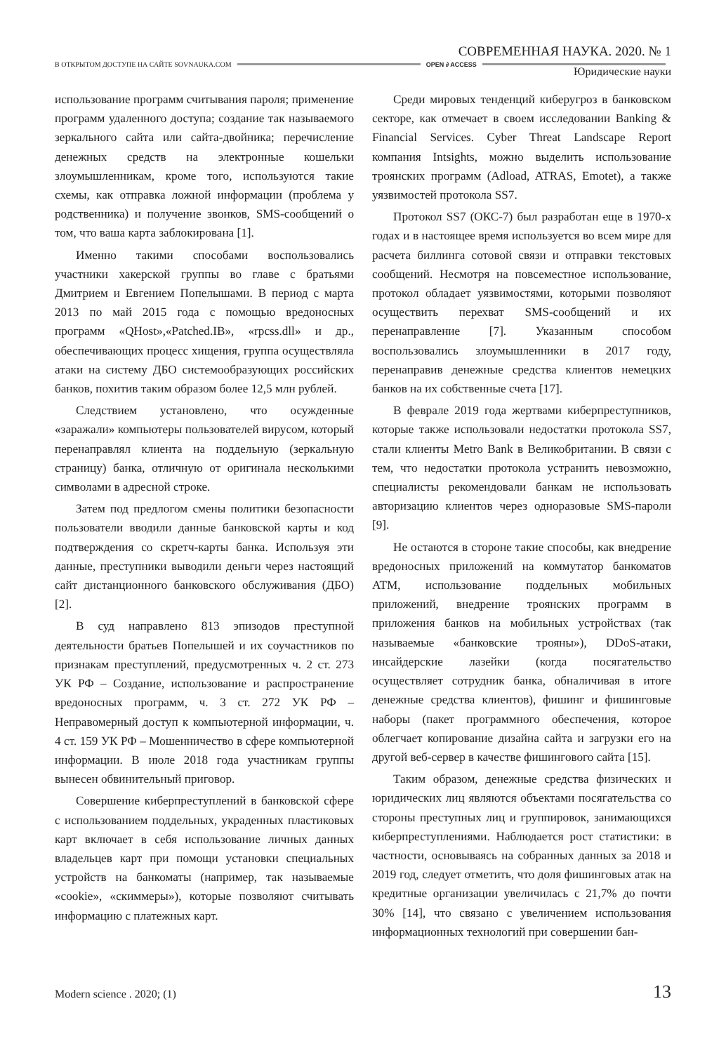СОВРЕМЕННАЯ НАУКА. 2020. № 1
В ОТКРЫТОМ ДОСТУПЕ НА САЙТЕ SOVNAUKA.COM OPEN ∂ ACCESS
Юридические науки
использование программ считывания пароля; применение программ удаленного доступа; создание так называемого зеркального сайта или сайта-двойника; перечисление денежных средств на электронные кошельки злоумышленникам, кроме того, используются такие схемы, как отправка ложной информации (проблема у родственника) и получение звонков, SMS-сообщений о том, что ваша карта заблокирована [1].
Именно такими способами воспользовались участники хакерской группы во главе с братьями Дмитрием и Евгением Попелышами. В период с марта 2013 по май 2015 года с помощью вредоносных программ «QHost»,«Patched.IB», «rpcss.dll» и др., обеспечивающих процесс хищения, группа осуществляла атаки на систему ДБО системообразующих российских банков, похитив таким образом более 12,5 млн рублей.
Следствием установлено, что осужденные «заражали» компьютеры пользователей вирусом, который перенаправлял клиента на поддельную (зеркальную страницу) банка, отличную от оригинала несколькими символами в адресной строке.
Затем под предлогом смены политики безопасности пользователи вводили данные банковской карты и код подтверждения со скретч-карты банка. Используя эти данные, преступники выводили деньги через настоящий сайт дистанционного банковского обслуживания (ДБО) [2].
В суд направлено 813 эпизодов преступной деятельности братьев Попелышей и их соучастников по признакам преступлений, предусмотренных ч. 2 ст. 273 УК РФ – Создание, использование и распространение вредоносных программ, ч. 3 ст. 272 УК РФ – Неправомерный доступ к компьютерной информации, ч. 4 ст. 159 УК РФ – Мошенничество в сфере компьютерной информации. В июле 2018 года участникам группы вынесен обвинительный приговор.
Совершение киберпреступлений в банковской сфере с использованием поддельных, украденных пластиковых карт включает в себя использование личных данных владельцев карт при помощи установки специальных устройств на банкоматы (например, так называемые «cookie», «скиммеры»), которые позволяют считывать информацию с платежных карт.
Среди мировых тенденций киберугроз в банковском секторе, как отмечает в своем исследовании Banking & Financial Services. Cyber Threat Landscape Report компания Intsights, можно выделить использование троянских программ (Adload, ATRAS, Emotet), а также уязвимостей протокола SS7.
Протокол SS7 (ОКС-7) был разработан еще в 1970-х годах и в настоящее время используется во всем мире для расчета биллинга сотовой связи и отправки текстовых сообщений. Несмотря на повсеместное использование, протокол обладает уязвимостями, которыми позволяют осуществить перехват SMS-сообщений и их перенаправление [7]. Указанным способом воспользовались злоумышленники в 2017 году, перенаправив денежные средства клиентов немецких банков на их собственные счета [17].
В феврале 2019 года жертвами киберпреступников, которые также использовали недостатки протокола SS7, стали клиенты Metro Bank в Великобритании. В связи с тем, что недостатки протокола устранить невозможно, специалисты рекомендовали банкам не использовать авторизацию клиентов через одноразовые SMS-пароли [9].
Не остаются в стороне такие способы, как внедрение вредоносных приложений на коммутатор банкоматов ATM, использование поддельных мобильных приложений, внедрение троянских программ в приложения банков на мобильных устройствах (так называемые «банковские трояны»), DDoS-атаки, инсайдерские лазейки (когда посягательство осуществляет сотрудник банка, обналичивая в итоге денежные средства клиентов), фишинг и фишинговые наборы (пакет программного обеспечения, которое облегчает копирование дизайна сайта и загрузки его на другой веб-сервер в качестве фишингового сайта [15].
Таким образом, денежные средства физических и юридических лиц являются объектами посягательства со стороны преступных лиц и группировок, занимающихся киберпреступлениями. Наблюдается рост статистики: в частности, основываясь на собранных данных за 2018 и 2019 год, следует отметить, что доля фишинговых атак на кредитные организации увеличилась с 21,7% до почти 30% [14], что связано с увеличением использования информационных технологий при совершении бан-
Modern science . 2020; (1) 13